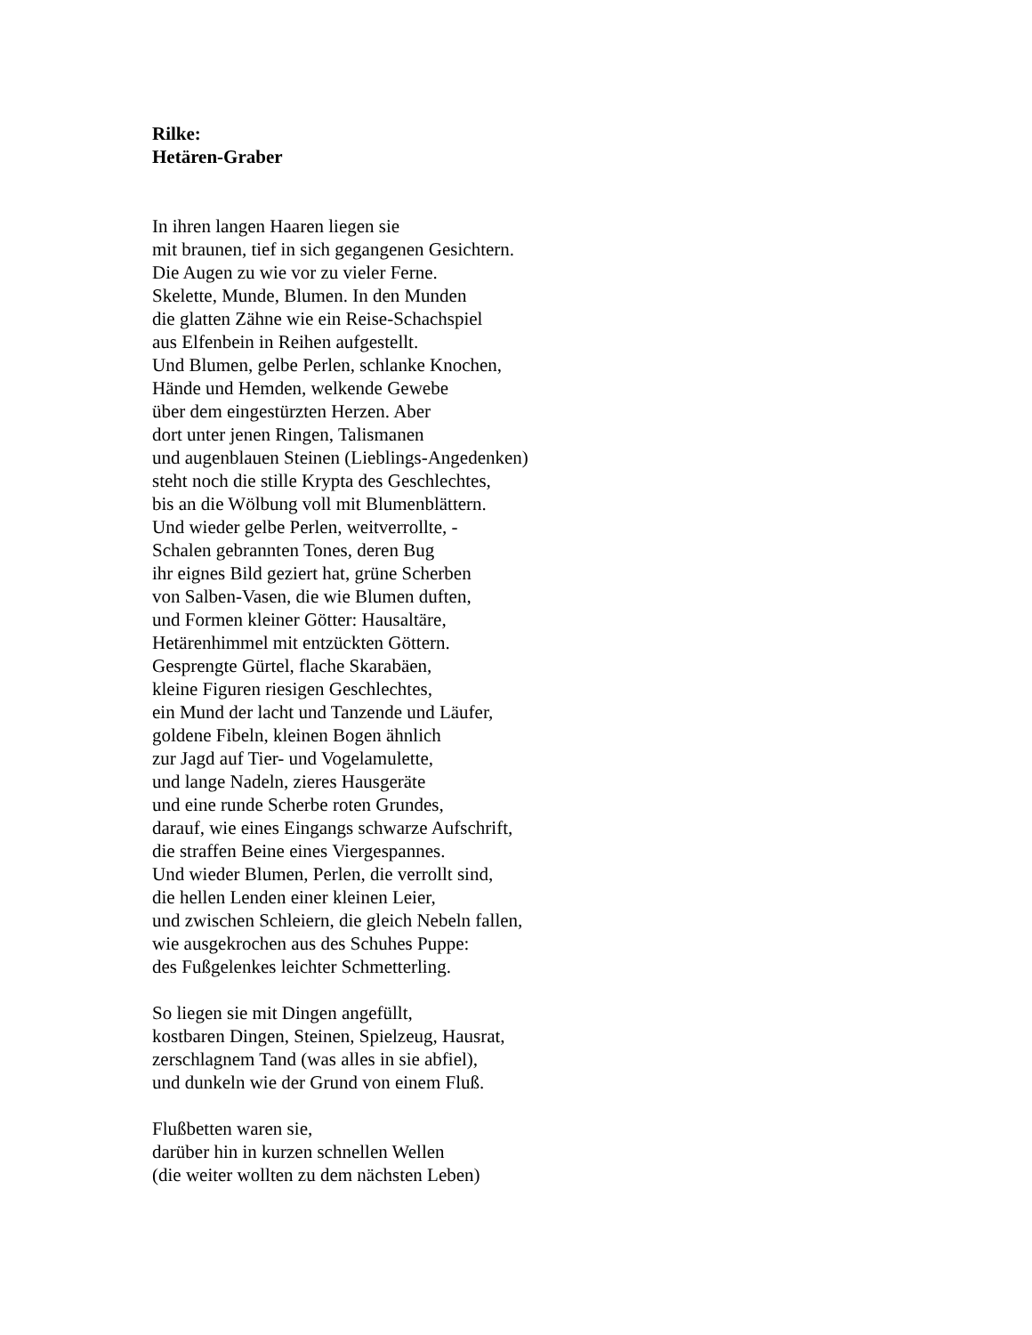Rilke:
Hetären-Graber
In ihren langen Haaren liegen sie
mit braunen, tief in sich gegangenen Gesichtern.
Die Augen zu wie vor zu vieler Ferne.
Skelette, Munde, Blumen. In den Munden
die glatten Zähne wie ein Reise-Schachspiel
aus Elfenbein in Reihen aufgestellt.
Und Blumen, gelbe Perlen, schlanke Knochen,
Hände und Hemden, welkende Gewebe
über dem eingestürzten Herzen. Aber
dort unter jenen Ringen, Talismanen
und augenblauen Steinen (Lieblings-Angedenken)
steht noch die stille Krypta des Geschlechtes,
bis an die Wölbung voll mit Blumenblättern.
Und wieder gelbe Perlen, weitverrollte, -
Schalen gebrannten Tones, deren Bug
ihr eignes Bild geziert hat, grüne Scherben
von Salben-Vasen, die wie Blumen duften,
und Formen kleiner Götter: Hausaltäre,
Hetärenhimmel mit entzückten Göttern.
Gesprengte Gürtel, flache Skarabäen,
kleine Figuren riesigen Geschlechtes,
ein Mund der lacht und Tanzende und Läufer,
goldene Fibeln, kleinen Bogen ähnlich
zur Jagd auf Tier- und Vogelamulette,
und lange Nadeln, zieres Hausgeräte
und eine runde Scherbe roten Grundes,
darauf, wie eines Eingangs schwarze Aufschrift,
die straffen Beine eines Viergespannes.
Und wieder Blumen, Perlen, die verrollt sind,
die hellen Lenden einer kleinen Leier,
und zwischen Schleiern, die gleich Nebeln fallen,
wie ausgekrochen aus des Schuhes Puppe:
des Fußgelenkes leichter Schmetterling.
So liegen sie mit Dingen angefüllt,
kostbaren Dingen, Steinen, Spielzeug, Hausrat,
zerschlagnem Tand (was alles in sie abfiel),
und dunkeln wie der Grund von einem Fluß.
Flußbetten waren sie,
darüber hin in kurzen schnellen Wellen
(die weiter wollten zu dem nächsten Leben)